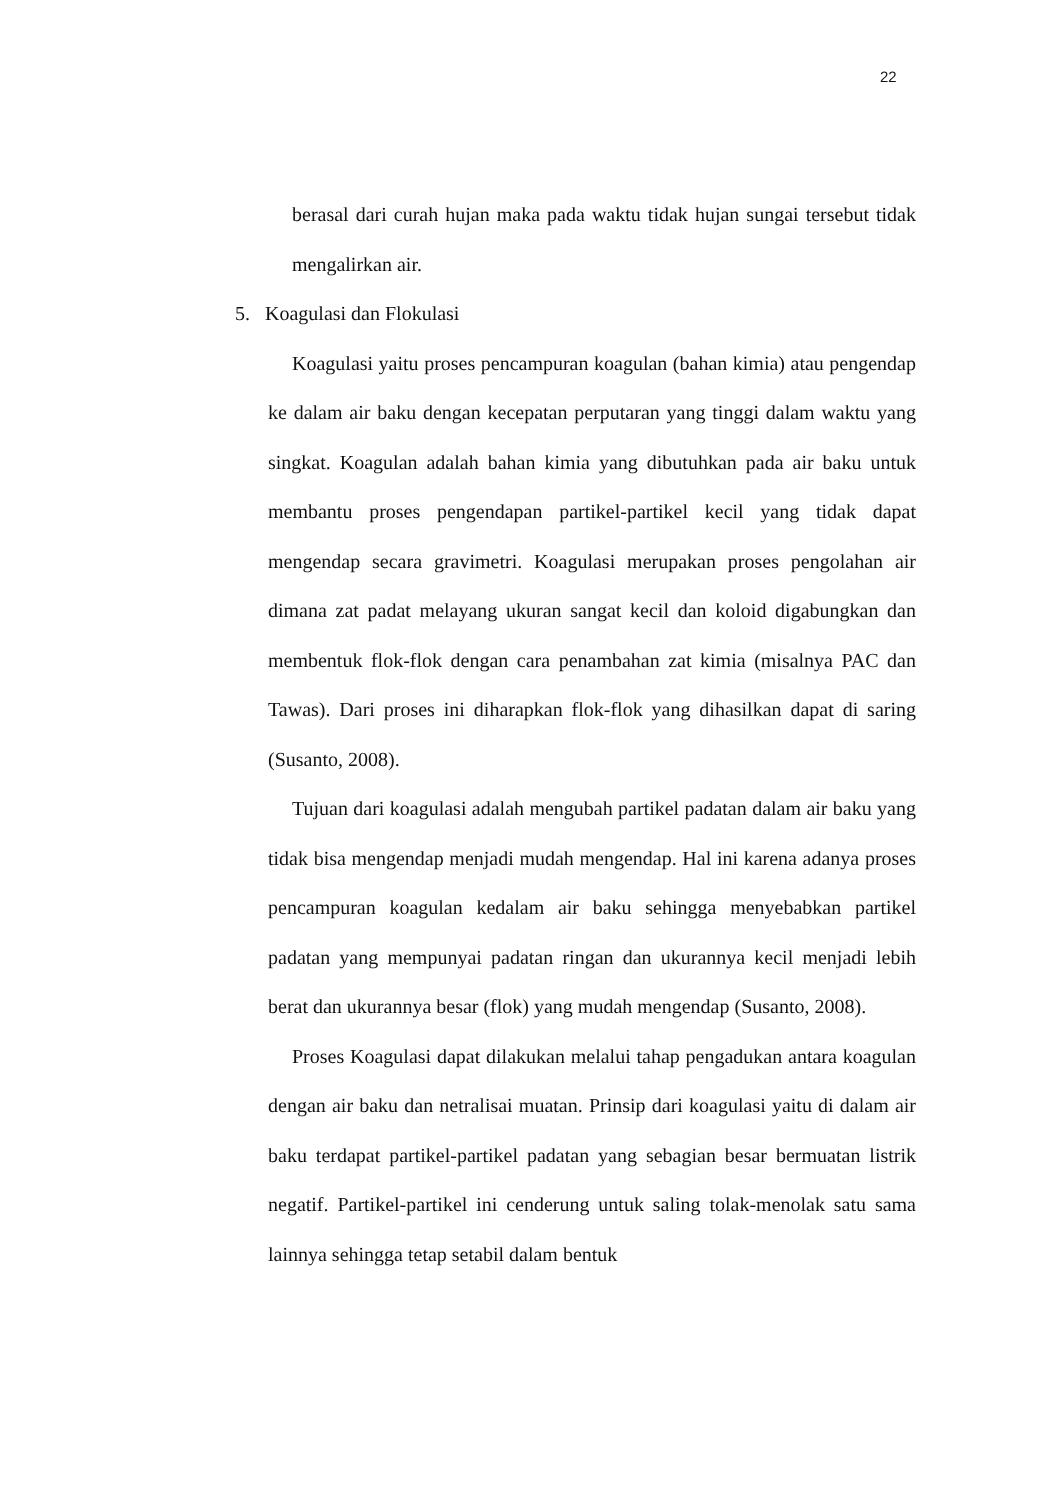22
berasal dari curah hujan maka pada waktu tidak hujan sungai tersebut tidak mengalirkan air.
5. Koagulasi dan Flokulasi
Koagulasi yaitu proses pencampuran koagulan (bahan kimia) atau pengendap ke dalam air baku dengan kecepatan perputaran yang tinggi dalam waktu yang singkat. Koagulan adalah bahan kimia yang dibutuhkan pada air baku untuk membantu proses pengendapan partikel-partikel kecil yang tidak dapat mengendap secara gravimetri. Koagulasi merupakan proses pengolahan air dimana zat padat melayang ukuran sangat kecil dan koloid digabungkan dan membentuk flok-flok dengan cara penambahan zat kimia (misalnya PAC dan Tawas). Dari proses ini diharapkan flok-flok yang dihasilkan dapat di saring (Susanto, 2008).
Tujuan dari koagulasi adalah mengubah partikel padatan dalam air baku yang tidak bisa mengendap menjadi mudah mengendap. Hal ini karena adanya proses pencampuran koagulan kedalam air baku sehingga menyebabkan partikel padatan yang mempunyai padatan ringan dan ukurannya kecil menjadi lebih berat dan ukurannya besar (flok) yang mudah mengendap (Susanto, 2008).
Proses Koagulasi dapat dilakukan melalui tahap pengadukan antara koagulan dengan air baku dan netralisai muatan. Prinsip dari koagulasi yaitu di dalam air baku terdapat partikel-partikel padatan yang sebagian besar bermuatan listrik negatif. Partikel-partikel ini cenderung untuk saling tolak-menolak satu sama lainnya sehingga tetap setabil dalam bentuk